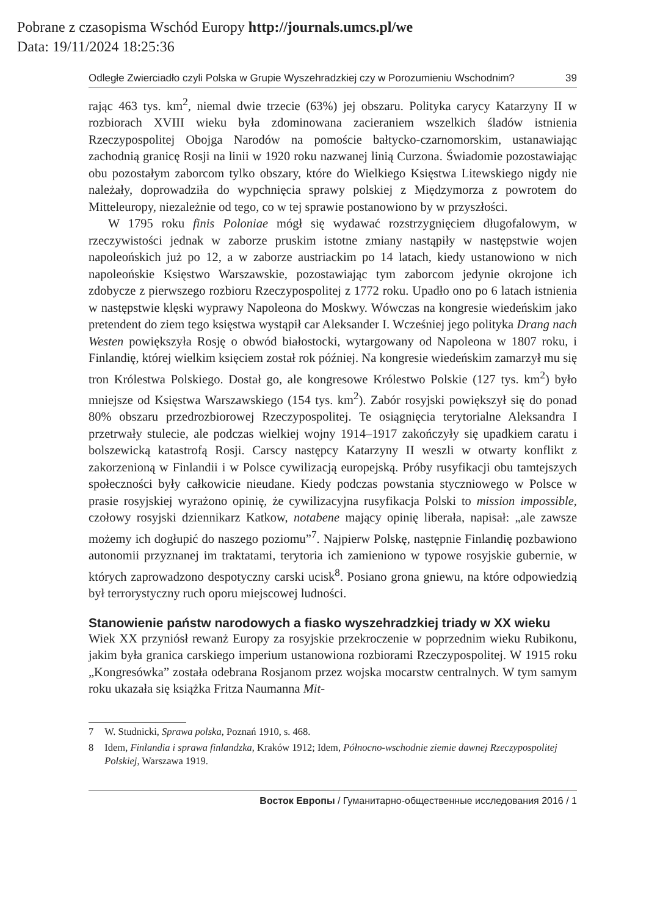Pobrane z czasopisma Wschód Europy http://journals.umcs.pl/we
Data: 19/11/2024 18:25:36
Odległe Zwierciadło czyli Polska w Grupie Wyszehradzkiej czy w Porozumieniu Wschodnim? 39
rając 463 tys. km<sup>2</sup>, niemal dwie trzecie (63%) jej obszaru. Polityka carycy Katarzyny II w rozbiorach XVIII wieku była zdominowana zacieraniem wszelkich śladów istnienia Rzeczypospolitej Obojga Narodów na pomoście bałtycko-czarnomorskim, ustanawiając zachodnią granicę Rosji na linii w 1920 roku nazwanej linią Curzona. Świadomie pozostawiając obu pozostałym zaborcom tylko obszary, które do Wielkiego Księstwa Litewskiego nigdy nie należały, doprowadziła do wypchnięcia sprawy polskiej z Międzymorza z powrotem do Mitteleuropy, niezależnie od tego, co w tej sprawie postanowiono by w przyszłości.
W 1795 roku finis Poloniae mógł się wydawać rozstrzygnięciem długofalowym, w rzeczywistości jednak w zaborze pruskim istotne zmiany nastąpiły w następstwie wojen napoleońskich już po 12, a w zaborze austriackim po 14 latach, kiedy ustanowiono w nich napoleońskie Księstwo Warszawskie, pozostawiając tym zaborcom jedynie okrojone ich zdobycze z pierwszego rozbioru Rzeczypospolitej z 1772 roku. Upadło ono po 6 latach istnienia w następstwie klęski wyprawy Napoleona do Moskwy. Wówczas na kongresie wiedeńskim jako pretendent do ziem tego księstwa wystąpił car Aleksander I. Wcześniej jego polityka Drang nach Westen powiększyła Rosję o obwód białostocki, wytargowany od Napoleona w 1807 roku, i Finlandię, której wielkim księciem został rok później. Na kongresie wiedeńskim zamarzył mu się tron Królestwa Polskiego. Dostał go, ale kongresowe Królestwo Polskie (127 tys. km<sup>2</sup>) było mniejsze od Księstwa Warszawskiego (154 tys. km<sup>2</sup>). Zabór rosyjski powiększył się do ponad 80% obszaru przedrozbiorowej Rzeczypospolitej. Te osiągnięcia terytorialne Aleksandra I przetrwały stulecie, ale podczas wielkiej wojny 1914–1917 zakończyły się upadkiem caratu i bolszewicką katastrofą Rosji. Carscy następcy Katarzyny II weszli w otwarty konflikt z zakorzenioną w Finlandii i w Polsce cywilizacją europejską. Próby rusyfikacji obu tamtejszych społeczności były całkowicie nieudane. Kiedy podczas powstania styczniowego w Polsce w prasie rosyjskiej wyrażono opinię, że cywilizacyjna rusyfikacja Polski to mission impossible, czołowy rosyjski dziennikarz Katkow, notabene mający opinię liberała, napisał: „ale zawsze możemy ich dogłupić do naszego poziomu”<sup>7</sup>. Najpierw Polskę, następnie Finlandię pozbawiono autonomii przyznanej im traktatami, terytoria ich zamieniono w typowe rosyjskie gubernie, w których zaprowadzono despotyczny carski ucisk<sup>8</sup>. Posiano grona gniewu, na które odpowiedzią był terrorystyczny ruch oporu miejscowej ludności.
Stanowienie państw narodowych a fiasko wyszehradzkiej triady w XX wieku
Wiek XX przyniósł rewanż Europy za rosyjskie przekroczenie w poprzednim wieku Rubikonu, jakim była granica carskiego imperium ustanowiona rozbiorami Rzeczypospolitej. W 1915 roku „Kongresówka” została odebrana Rosjanom przez wojska mocarstw centralnych. W tym samym roku ukazała się książka Fritza Naumanna Mit-
7 W. Studnicki, Sprawa polska, Poznań 1910, s. 468.
8 Idem, Finlandia i sprawa finlandzka, Kraków 1912; Idem, Północno-wschodnie ziemie dawnej Rzeczypospolitej Polskiej, Warszawa 1919.
Восток Европы / Гуманитарно-общественные исследования 2016 / 1